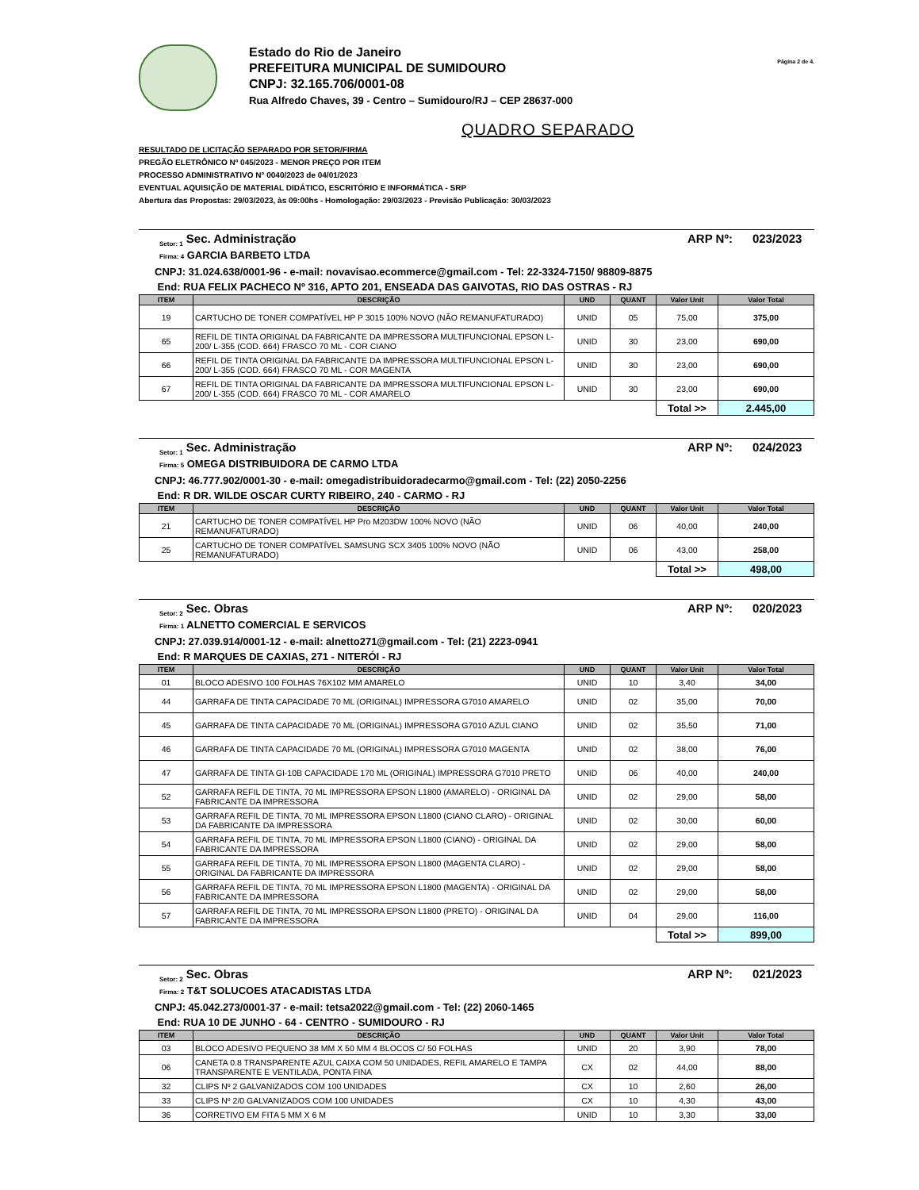Estado do Rio de Janeiro
PREFEITURA MUNICIPAL DE SUMIDOURO
CNPJ: 32.165.706/0001-08
Rua Alfredo Chaves, 39 - Centro – Sumidouro/RJ – CEP 28637-000
Página 2 de 4.
QUADRO SEPARADO
RESULTADO DE LICITAÇÃO SEPARADO POR SETOR/FIRMA
PREGÃO ELETRÔNICO Nº 045/2023 - MENOR PREÇO POR ITEM
PROCESSO ADMINISTRATIVO N° 0040/2023 de 04/01/2023
EVENTUAL AQUISIÇÃO DE MATERIAL DIDÁTICO, ESCRITÓRIO E INFORMÁTICA - SRP
Abertura das Propostas: 29/03/2023, às 09:00hs - Homologação: 29/03/2023 - Previsão Publicação: 30/03/2023
Setor: 1 Sec. Administração ARP Nº: 023/2023
Firma: 4 GARCIA BARBETO LTDA
CNPJ: 31.024.638/0001-96 - e-mail: novavisao.ecommerce@gmail.com - Tel: 22-3324-7150/ 98809-8875
End: RUA FELIX PACHECO Nº 316, APTO 201, ENSEADA DAS GAIVOTAS, RIO DAS OSTRAS - RJ
| ITEM | DESCRIÇÃO | UND | QUANT | Valor Unit | Valor Total |
| --- | --- | --- | --- | --- | --- |
| 19 | CARTUCHO DE TONER COMPATÍVEL HP P 3015 100% NOVO (NÃO REMANUFATURADO) | UNID | 05 | 75,00 | 375,00 |
| 65 | REFIL DE TINTA ORIGINAL DA FABRICANTE DA IMPRESSORA MULTIFUNCIONAL EPSON L-200/ L-355 (COD. 664) FRASCO 70 ML - COR CIANO | UNID | 30 | 23,00 | 690,00 |
| 66 | REFIL DE TINTA ORIGINAL DA FABRICANTE DA IMPRESSORA MULTIFUNCIONAL EPSON L-200/ L-355 (COD. 664) FRASCO 70 ML - COR MAGENTA | UNID | 30 | 23,00 | 690,00 |
| 67 | REFIL DE TINTA ORIGINAL DA FABRICANTE DA IMPRESSORA MULTIFUNCIONAL EPSON L-200/ L-355 (COD. 664) FRASCO 70 ML - COR AMARELO | UNID | 30 | 23,00 | 690,00 |
| | | | | Total >> | 2.445,00 |
Setor: 1 Sec. Administração ARP Nº: 024/2023
Firma: 5 OMEGA DISTRIBUIDORA DE CARMO LTDA
CNPJ: 46.777.902/0001-30 - e-mail: omegadistribuidoradecarmo@gmail.com - Tel: (22) 2050-2256
End: R DR. WILDE OSCAR CURTY RIBEIRO, 240 - CARMO - RJ
| ITEM | DESCRIÇÃO | UND | QUANT | Valor Unit | Valor Total |
| --- | --- | --- | --- | --- | --- |
| 21 | CARTUCHO DE TONER COMPATÍVEL HP Pro M203DW 100% NOVO (NÃO REMANUFATURADO) | UNID | 06 | 40,00 | 240,00 |
| 25 | CARTUCHO DE TONER COMPATÍVEL SAMSUNG SCX 3405 100% NOVO (NÃO REMANUFATURADO) | UNID | 06 | 43,00 | 258,00 |
| | | | | Total >> | 498,00 |
Setor: 2 Sec. Obras ARP Nº: 020/2023
Firma: 1 ALNETTO COMERCIAL E SERVICOS
CNPJ: 27.039.914/0001-12 - e-mail: alnetto271@gmail.com - Tel: (21) 2223-0941
End: R MARQUES DE CAXIAS, 271 - NITERÓI - RJ
| ITEM | DESCRIÇÃO | UND | QUANT | Valor Unit | Valor Total |
| --- | --- | --- | --- | --- | --- |
| 01 | BLOCO ADESIVO 100 FOLHAS 76X102 MM AMARELO | UNID | 10 | 3,40 | 34,00 |
| 44 | GARRAFA DE TINTA CAPACIDADE 70 ML (ORIGINAL) IMPRESSORA G7010 AMARELO | UNID | 02 | 35,00 | 70,00 |
| 45 | GARRAFA DE TINTA CAPACIDADE 70 ML (ORIGINAL) IMPRESSORA G7010 AZUL CIANO | UNID | 02 | 35,50 | 71,00 |
| 46 | GARRAFA DE TINTA CAPACIDADE 70 ML (ORIGINAL) IMPRESSORA G7010 MAGENTA | UNID | 02 | 38,00 | 76,00 |
| 47 | GARRAFA DE TINTA GI-10B CAPACIDADE 170 ML (ORIGINAL) IMPRESSORA G7010 PRETO | UNID | 06 | 40,00 | 240,00 |
| 52 | GARRAFA REFIL DE TINTA, 70 ML IMPRESSORA EPSON L1800 (AMARELO) - ORIGINAL DA FABRICANTE DA IMPRESSORA | UNID | 02 | 29,00 | 58,00 |
| 53 | GARRAFA REFIL DE TINTA, 70 ML IMPRESSORA EPSON L1800 (CIANO CLARO) - ORIGINAL DA FABRICANTE DA IMPRESSORA | UNID | 02 | 30,00 | 60,00 |
| 54 | GARRAFA REFIL DE TINTA, 70 ML IMPRESSORA EPSON L1800 (CIANO) - ORIGINAL DA FABRICANTE DA IMPRESSORA | UNID | 02 | 29,00 | 58,00 |
| 55 | GARRAFA REFIL DE TINTA, 70 ML IMPRESSORA EPSON L1800 (MAGENTA CLARO) - ORIGINAL DA FABRICANTE DA IMPRESSORA | UNID | 02 | 29,00 | 58,00 |
| 56 | GARRAFA REFIL DE TINTA, 70 ML IMPRESSORA EPSON L1800 (MAGENTA) - ORIGINAL DA FABRICANTE DA IMPRESSORA | UNID | 02 | 29,00 | 58,00 |
| 57 | GARRAFA REFIL DE TINTA, 70 ML IMPRESSORA EPSON L1800 (PRETO) - ORIGINAL DA FABRICANTE DA IMPRESSORA | UNID | 04 | 29,00 | 116,00 |
| | | | | Total >> | 899,00 |
Setor: 2 Sec. Obras ARP Nº: 021/2023
Firma: 2 T&T SOLUCOES ATACADISTAS LTDA
CNPJ: 45.042.273/0001-37 - e-mail: tetsa2022@gmail.com - Tel: (22) 2060-1465
End: RUA 10 DE JUNHO - 64 - CENTRO - SUMIDOURO - RJ
| ITEM | DESCRIÇÃO | UND | QUANT | Valor Unit | Valor Total |
| --- | --- | --- | --- | --- | --- |
| 03 | BLOCO ADESIVO PEQUENO 38 MM X 50 MM 4 BLOCOS C/ 50 FOLHAS | UNID | 20 | 3,90 | 78,00 |
| 06 | CANETA 0.8 TRANSPARENTE AZUL CAIXA COM 50 UNIDADES, REFIL AMARELO E TAMPA TRANSPARENTE E VENTILADA, PONTA FINA | CX | 02 | 44,00 | 88,00 |
| 32 | CLIPS Nº 2 GALVANIZADOS COM 100 UNIDADES | CX | 10 | 2,60 | 26,00 |
| 33 | CLIPS Nº 2/0 GALVANIZADOS COM 100 UNIDADES | CX | 10 | 4,30 | 43,00 |
| 36 | CORRETIVO EM FITA 5 MM X 6 M | UNID | 10 | 3,30 | 33,00 |